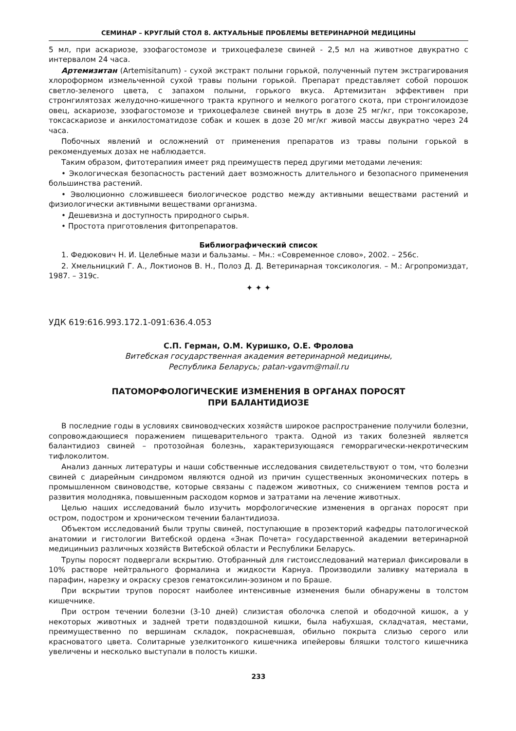СЕМИНАР – КРУГЛЫЙ СТОЛ 8. АКТУАЛЬНЫЕ ПРОБЛЕМЫ ВЕТЕРИНАРНОЙ МЕДИЦИНЫ
5 мл, при аскариозе, эзофагостомозе и трихоцефалезе свиней - 2,5 мл на животное двукратно с интервалом 24 часа.
Артемизитан (Artemisitanum) - сухой экстракт полыни горькой, полученный путем экстрагирования хлороформом измельченной сухой травы полыни горькой. Препарат представляет собой порошок светло-зеленого цвета, с запахом полыни, горького вкуса. Артемизитан эффективен при стронгилятозах желудочно-кишечного тракта крупного и мелкого рогатого скота, при стронгилоидозе овец, аскариозе, эзофагостомозе и трихоцефалезе свиней внутрь в дозе 25 мг/кг, при токсокарозе, токсаскариозе и анкилостоматидозе собак и кошек в дозе 20 мг/кг живой массы двукратно через 24 часа.
Побочных явлений и осложнений от применения препаратов из травы полыни горькой в рекомендуемых дозах не наблюдается.
Таким образом, фитотерапиия имеет ряд преимуществ перед другими методами лечения:
• Экологическая безопасность растений дает возможность длительного и безопасного применения большинства растений.
• Эволюционно сложившееся биологическое родство между активными веществами растений и физиологически активными веществами организма.
• Дешевизна и доступность природного сырья.
• Простота приготовления фитопрепаратов.
Библиографический список
1. Федюкович Н. И. Целебные мази и бальзамы. – Мн.: «Современное слово», 2002. – 256с.
2. Хмельницкий Г. А., Локтионов В. Н., Полоз Д. Д. Ветеринарная токсикология. – М.: Агропромиздат, 1987. – 319с.
✦ ✦ ✦
УДК 619:616.993.172.1-091:636.4.053
С.П. Герман, О.М. Куришко, О.Е. Фролова
Витебская государственная академия ветеринарной медицины,
Республика Беларусь; patan-vgavm@mail.ru
ПАТОМОРФОЛОГИЧЕСКИЕ ИЗМЕНЕНИЯ В ОРГАНАХ ПОРОСЯТ
ПРИ БАЛАНТИДИОЗЕ
В последние годы в условиях свиноводческих хозяйств широкое распространение получили болезни, сопровождающиеся поражением пищеварительного тракта. Одной из таких болезней является балантидиоз свиней – протозойная болезнь, характеризующаяся геморрагически-некротическим тифлоколитом.
Анализ данных литературы и наши собственные исследования свидетельствуют о том, что болезни свиней с диарейным синдромом являются одной из причин существенных экономических потерь в промышленном свиноводстве, которые связаны с падежом животных, со снижением темпов роста и развития молодняка, повышенным расходом кормов и затратами на лечение животных.
Целью наших исследований было изучить морфологические изменения в органах поросят при остром, подостром и хроническом течении балантидиоза.
Объектом исследований были трупы свиней, поступающие в прозекторий кафедры патологической анатомии и гистологии Витебской ордена «Знак Почета» государственной академии ветеринарной медициныиз различных хозяйств Витебской области и Республики Беларусь.
Трупы поросят подвергали вскрытию. Отобранный для гистоисследований материал фиксировали в 10% растворе нейтрального формалина и жидкости Карнуа. Производили заливку материала в парафин, нарезку и окраску срезов гематоксилин-эозином и по Браше.
При вскрытии трупов поросят наиболее интенсивные изменения были обнаружены в толстом кишечнике.
При остром течении болезни (3-10 дней) слизистая оболочка слепой и ободочной кишок, а у некоторых животных и задней трети подвздошной кишки, была набухшая, складчатая, местами, преимущественно по вершинам складок, покрасневшая, обильно покрыта слизью серого или красноватого цвета. Солитарные узелкитонкого кишечника ипейеровы бляшки толстого кишечника увеличены и несколько выступали в полость кишки.
233